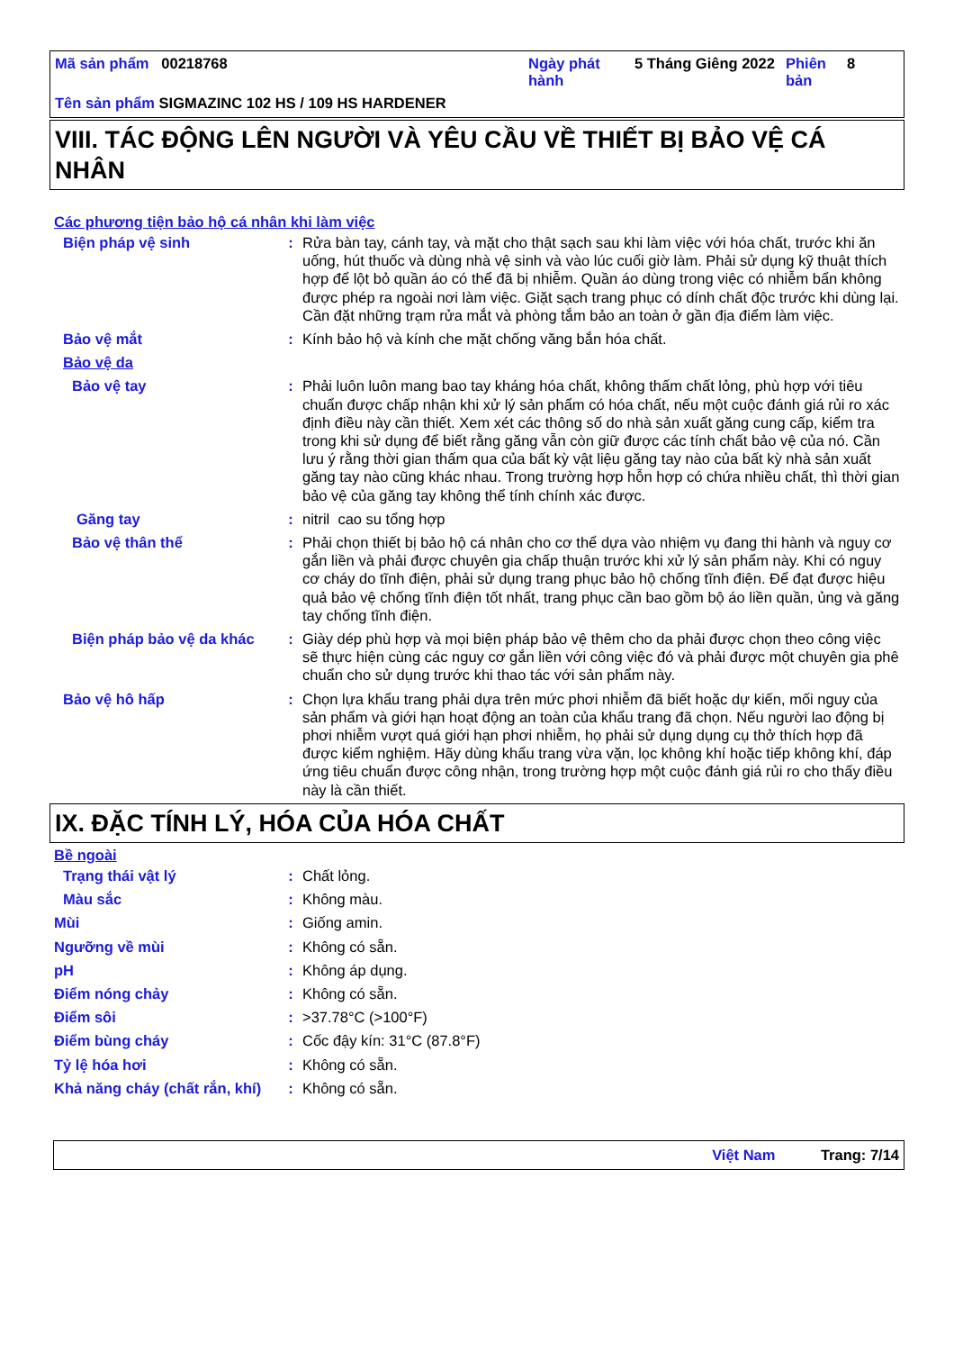| Mã sản phẩm 00218768 | Ngày phát hành | 5 Tháng Giêng 2022 | Phiên bản | 8 |
| Tên sản phẩm SIGMAZINC 102 HS / 109 HS HARDENER | | | | |
VIII. TÁC ĐỘNG LÊN NGƯỜI VÀ YÊU CẦU VỀ THIẾT BỊ BẢO VỆ CÁ NHÂN
Các phương tiện bảo hộ cá nhân khi làm việc
| Biện pháp vệ sinh | : | Rửa bàn tay, cánh tay, và mặt cho thật sạch sau khi làm việc với hóa chất, trước khi ăn uống, hút thuốc và dùng nhà vệ sinh và vào lúc cuối giờ làm. Phải sử dụng kỹ thuật thích hợp để lột bỏ quần áo có thể đã bị nhiễm. Quần áo dùng trong việc có nhiễm bẩn không được phép ra ngoài nơi làm việc. Giặt sạch trang phục có dính chất độc trước khi dùng lại. Cần đặt những trạm rửa mắt và phòng tắm bảo an toàn ở gần địa điểm làm việc. |
| Bảo vệ mắt | : | Kính bảo hộ và kính che mặt chống văng bắn hóa chất. |
| Bảo vệ da | | |
| Bảo vệ tay | : | Phải luôn luôn mang bao tay kháng hóa chất, không thấm chất lỏng, phù hợp với tiêu chuẩn được chấp nhận khi xử lý sản phẩm có hóa chất, nếu một cuộc đánh giá rủi ro xác định điều này cần thiết. Xem xét các thông số do nhà sản xuất găng cung cấp, kiểm tra trong khi sử dụng để biết rằng găng vẫn còn giữ được các tính chất bảo vệ của nó. Cần lưu ý rằng thời gian thấm qua của bất kỳ vật liệu găng tay nào của bất kỳ nhà sản xuất găng tay nào cũng khác nhau. Trong trường hợp hỗn hợp có chứa nhiều chất, thì thời gian bảo vệ của găng tay không thể tính chính xác được. |
| Găng tay | : | nitril cao su tổng hợp |
| Bảo vệ thân thể | : | Phải chọn thiết bị bảo hộ cá nhân cho cơ thể dựa vào nhiệm vụ đang thi hành và nguy cơ gắn liền và phải được chuyên gia chấp thuận trước khi xử lý sản phẩm này. Khi có nguy cơ cháy do tĩnh điện, phải sử dụng trang phục bảo hộ chống tĩnh điện. Để đạt được hiệu quả bảo vệ chống tĩnh điện tốt nhất, trang phục cần bao gồm bộ áo liền quần, ủng và găng tay chống tĩnh điện. |
| Biện pháp bảo vệ da khác | : | Giày dép phù hợp và mọi biện pháp bảo vệ thêm cho da phải được chọn theo công việc sẽ thực hiện cùng các nguy cơ gắn liền với công việc đó và phải được một chuyên gia phê chuẩn cho sử dụng trước khi thao tác với sản phẩm này. |
| Bảo vệ hô hấp | : | Chọn lựa khẩu trang phải dựa trên mức phơi nhiễm đã biết hoặc dự kiến, mối nguy của sản phẩm và giới hạn hoạt động an toàn của khẩu trang đã chọn. Nếu người lao động bị phơi nhiễm vượt quá giới hạn phơi nhiễm, họ phải sử dụng dụng cụ thở thích hợp đã được kiểm nghiệm. Hãy dùng khẩu trang vừa vặn, lọc không khí hoặc tiếp không khí, đáp ứng tiêu chuẩn được công nhận, trong trường hợp một cuộc đánh giá rủi ro cho thấy điều này là cần thiết. |
IX. ĐẶC TÍNH LÝ, HÓA CỦA HÓA CHẤT
Bề ngoài
| Trạng thái vật lý | : | Chất lỏng. |
| Màu sắc | : | Không màu. |
| Mùi | : | Giống amin. |
| Ngưỡng về mùi | : | Không có sẵn. |
| pH | : | Không áp dụng. |
| Điểm nóng chảy | : | Không có sẵn. |
| Điểm sôi | : | >37.78°C (>100°F) |
| Điểm bùng cháy | : | Cốc đậy kín: 31°C (87.8°F) |
| Tỷ lệ hóa hơi | : | Không có sẵn. |
| Khả năng cháy (chất rắn, khí) | : | Không có sẵn. |
Việt Nam Trang: 7/14